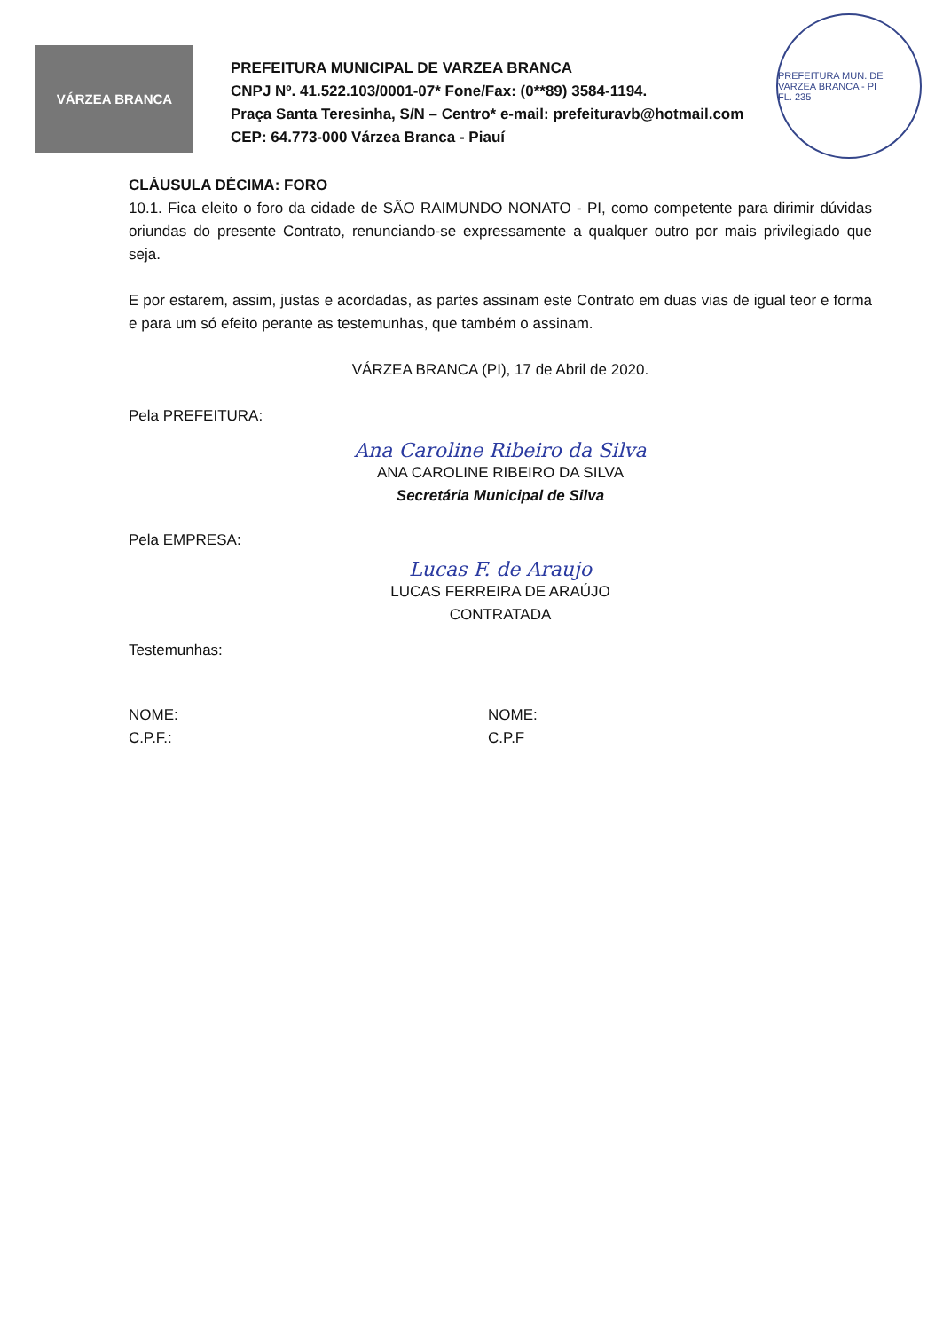VÁRZEA BRANCA
PREFEITURA MUN. DE VARZEA BRANCA - PI
FL. 235
PREFEITURA MUNICIPAL DE VARZEA BRANCA
CNPJ Nº. 41.522.103/0001-07* Fone/Fax: (0**89) 3584-1194.
Praça Santa Teresinha, S/N – Centro* e-mail: prefeituravb@hotmail.com
CEP: 64.773-000 Várzea Branca - Piauí
CLÁUSULA DÉCIMA: FORO
10.1. Fica eleito o foro da cidade de SÃO RAIMUNDO NONATO - PI, como competente para dirimir dúvidas oriundas do presente Contrato, renunciando-se expressamente a qualquer outro por mais privilegiado que seja.
E por estarem, assim, justas e acordadas, as partes assinam este Contrato em duas vias de igual teor e forma e para um só efeito perante as testemunhas, que também o assinam.
VÁRZEA BRANCA (PI), 17 de Abril de 2020.
Pela PREFEITURA:
Ana Caroline Ribeiro da Silva
ANA CAROLINE RIBEIRO DA SILVA
Secretária Municipal de Silva
Pela EMPRESA:
Lucas F. de Araujo
LUCAS FERREIRA DE ARAÚJO
CONTRATADA
Testemunhas:
NOME:
C.P.F.:
NOME:
C.P.F